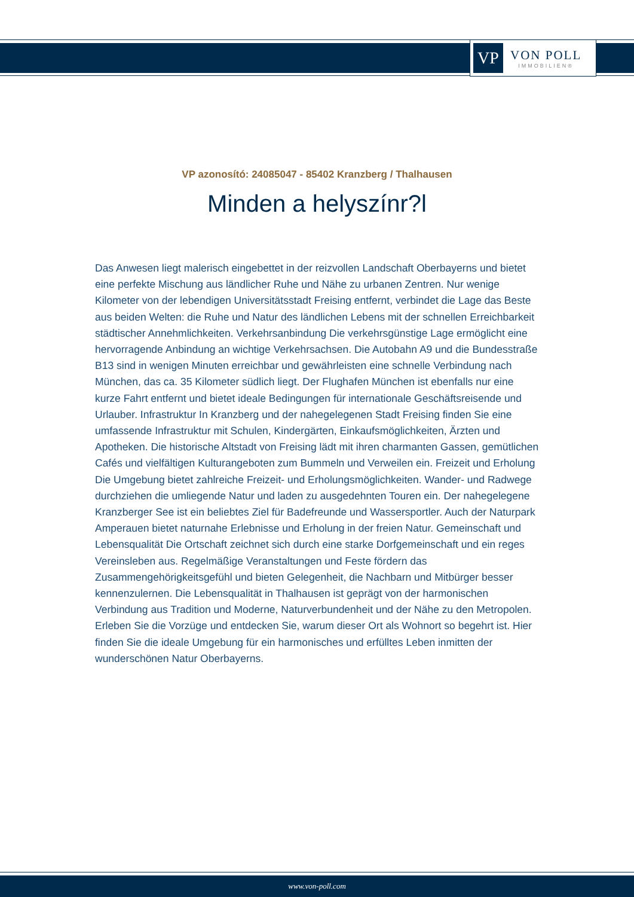VP
VON POLL
IMMOBILIEN®
VP azonosító: 24085047 - 85402 Kranzberg / Thalhausen
Minden a helyszínr?l
Das Anwesen liegt malerisch eingebettet in der reizvollen Landschaft Oberbayerns und bietet eine perfekte Mischung aus ländlicher Ruhe und Nähe zu urbanen Zentren. Nur wenige Kilometer von der lebendigen Universitätsstadt Freising entfernt, verbindet die Lage das Beste aus beiden Welten: die Ruhe und Natur des ländlichen Lebens mit der schnellen Erreichbarkeit städtischer Annehmlichkeiten. Verkehrsanbindung Die verkehrsgünstige Lage ermöglicht eine hervorragende Anbindung an wichtige Verkehrsachsen. Die Autobahn A9 und die Bundesstraße B13 sind in wenigen Minuten erreichbar und gewährleisten eine schnelle Verbindung nach München, das ca. 35 Kilometer südlich liegt. Der Flughafen München ist ebenfalls nur eine kurze Fahrt entfernt und bietet ideale Bedingungen für internationale Geschäftsreisende und Urlauber. Infrastruktur In Kranzberg und der nahegelegenen Stadt Freising finden Sie eine umfassende Infrastruktur mit Schulen, Kindergärten, Einkaufsmöglichkeiten, Ärzten und Apotheken. Die historische Altstadt von Freising lädt mit ihren charmanten Gassen, gemütlichen Cafés und vielfältigen Kulturangeboten zum Bummeln und Verweilen ein. Freizeit und Erholung Die Umgebung bietet zahlreiche Freizeit- und Erholungsmöglichkeiten. Wander- und Radwege durchziehen die umliegende Natur und laden zu ausgedehnten Touren ein. Der nahegelegene Kranzberger See ist ein beliebtes Ziel für Badefreunde und Wassersportler. Auch der Naturpark Amperauen bietet naturnahe Erlebnisse und Erholung in der freien Natur. Gemeinschaft und Lebensqualität Die Ortschaft zeichnet sich durch eine starke Dorfgemeinschaft und ein reges Vereinsleben aus. Regelmäßige Veranstaltungen und Feste fördern das Zusammengehörigkeitsgefühl und bieten Gelegenheit, die Nachbarn und Mitbürger besser kennenzulernen. Die Lebensqualität in Thalhausen ist geprägt von der harmonischen Verbindung aus Tradition und Moderne, Naturverbundenheit und der Nähe zu den Metropolen. Erleben Sie die Vorzüge und entdecken Sie, warum dieser Ort als Wohnort so begehrt ist. Hier finden Sie die ideale Umgebung für ein harmonisches und erfülltes Leben inmitten der wunderschönen Natur Oberbayerns.
www.von-poll.com